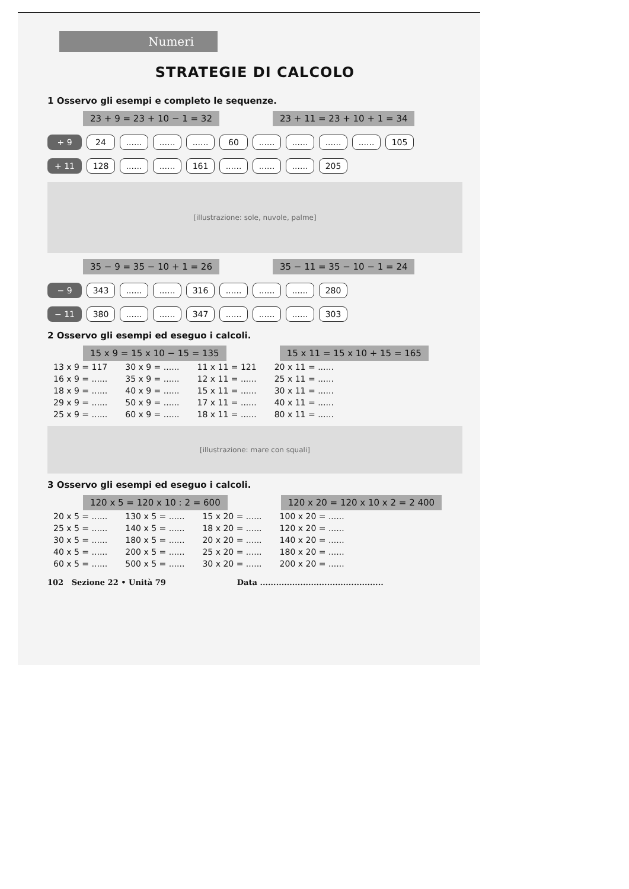Numeri
STRATEGIE DI CALCOLO
1 Osservo gli esempi e completo le sequenze.
23 + 9 = 23 + 10 − 1 = 32 23 + 11 = 23 + 10 + 1 = 34
+ 9 24.................. 60........................ 105
+ 11 128............ 161.................. 205
[illustrazione: sole, nuvole, palme]
35 − 9 = 35 − 10 + 1 = 26 35 − 11 = 35 − 10 − 1 = 24
− 9 343............ 316.................. 280
− 11 380............ 347.................. 303
2 Osservo gli esempi ed eseguo i calcoli.
15 x 9 = 15 x 10 − 15 = 135 15 x 11 = 15 x 10 + 15 = 165
| 13 x 9 = 117 | 30 x 9 = ...... | 11 x 11 = 121 | 20 x 11 = ...... |
| 16 x 9 = ...... | 35 x 9 = ...... | 12 x 11 = ...... | 25 x 11 = ...... |
| 18 x 9 = ...... | 40 x 9 = ...... | 15 x 11 = ...... | 30 x 11 = ...... |
| 29 x 9 = ...... | 50 x 9 = ...... | 17 x 11 = ...... | 40 x 11 = ...... |
| 25 x 9 = ...... | 60 x 9 = ...... | 18 x 11 = ...... | 80 x 11 = ...... |
[illustrazione: mare con squali]
3 Osservo gli esempi ed eseguo i calcoli.
120 x 5 = 120 x 10 : 2 = 600 120 x 20 = 120 x 10 x 2 = 2 400
| 20 x 5 = ...... | 130 x 5 = ...... | 15 x 20 = ...... | 100 x 20 = ...... |
| 25 x 5 = ...... | 140 x 5 = ...... | 18 x 20 = ...... | 120 x 20 = ...... |
| 30 x 5 = ...... | 180 x 5 = ...... | 20 x 20 = ...... | 140 x 20 = ...... |
| 40 x 5 = ...... | 200 x 5 = ...... | 25 x 20 = ...... | 180 x 20 = ...... |
| 60 x 5 = ...... | 500 x 5 = ...... | 30 x 20 = ...... | 200 x 20 = ...... |
102 Sezione 22 • Unità 79 Data ..............................................